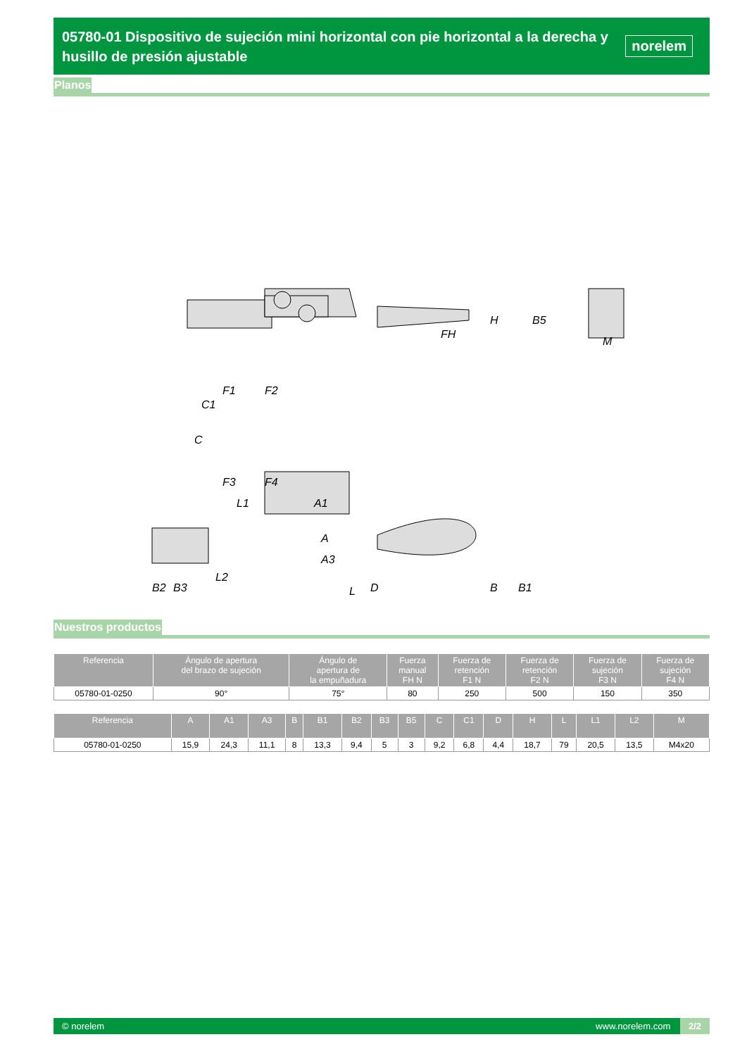05780-01 Dispositivo de sujeción mini horizontal con pie horizontal a la derecha y husillo de presión ajustable
norelem
Planos
C
C1
F1
F2
F3
F4
L1
A1
FH
H
B5
M
A
A3
D
B
B1
B2
B3
L2
L
Nuestros productos
| Referencia | Ángulo de apertura del brazo de sujeción | Ángulo de apertura de la empuñadura | Fuerza manual FH N | Fuerza de retención F1 N | Fuerza de retención F2 N | Fuerza de sujeción F3 N | Fuerza de sujeción F4 N |
| --- | --- | --- | --- | --- | --- | --- | --- |
| 05780-01-0250 | 90° | 75° | 80 | 250 | 500 | 150 | 350 |
| Referencia | A | A1 | A3 | B | B1 | B2 | B3 | B5 | C | C1 | D | H | L | L1 | L2 | M |
| --- | --- | --- | --- | --- | --- | --- | --- | --- | --- | --- | --- | --- | --- | --- | --- | --- |
| 05780-01-0250 | 15,9 | 24,3 | 11,1 | 8 | 13,3 | 9,4 | 5 | 3 | 9,2 | 6,8 | 4,4 | 18,7 | 79 | 20,5 | 13,5 | M4x20 |
© norelem www.norelem.com 2/2